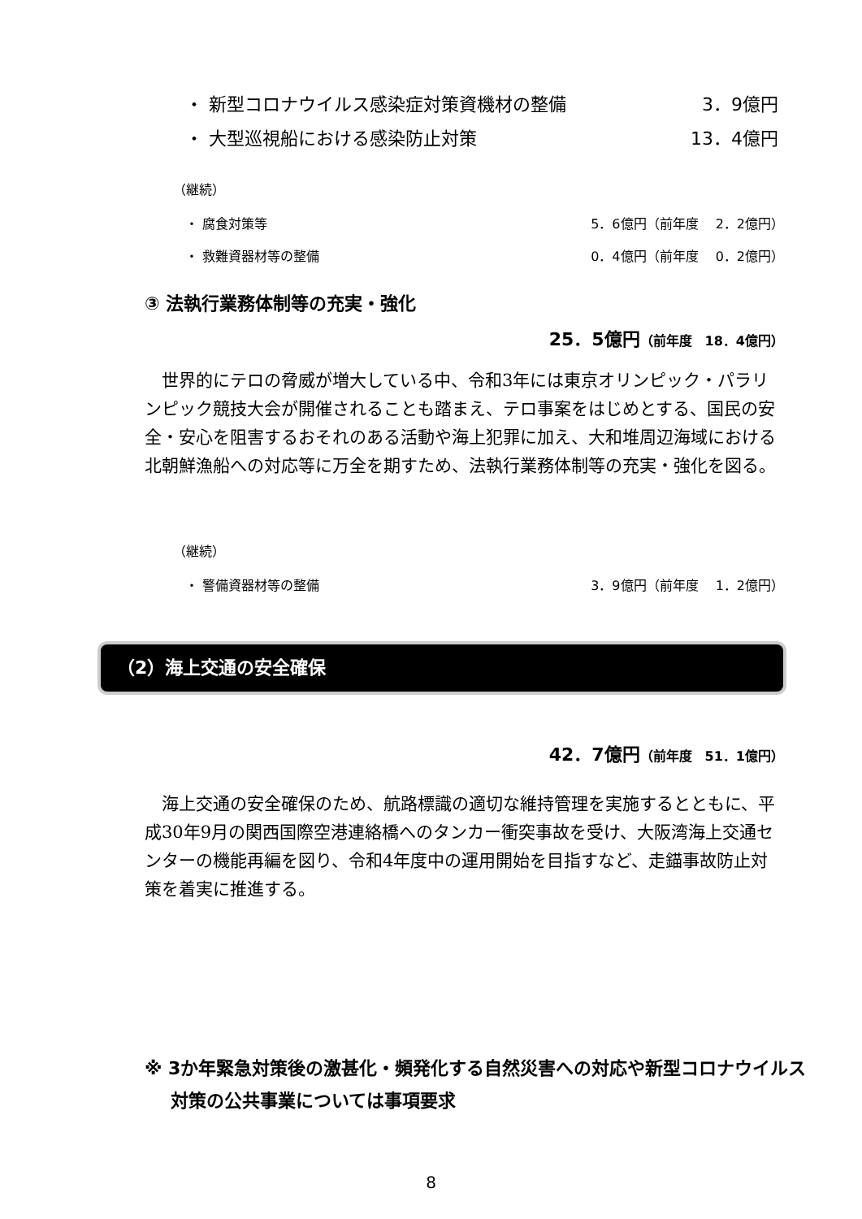・ 新型コロナウイルス感染症対策資機材の整備 3．9億円
・ 大型巡視船における感染防止対策 13．4億円
（継続）
・ 腐食対策等 5．6億円（前年度　 2．2億円）
・ 救難資器材等の整備 0．4億円（前年度　 0．2億円）
③ 法執行業務体制等の充実・強化
25．5億円（前年度　18．4億円）
世界的にテロの脅威が増大している中、令和3年には東京オリンピック・パラリンピック競技大会が開催されることも踏まえ、テロ事案をはじめとする、国民の安全・安心を阻害するおそれのある活動や海上犯罪に加え、大和堆周辺海域における北朝鮮漁船への対応等に万全を期すため、法執行業務体制等の充実・強化を図る。
（継続）
・ 警備資器材等の整備 3．9億円（前年度　 1．2億円）
（2）海上交通の安全確保
42．7億円（前年度　51．1億円）
海上交通の安全確保のため、航路標識の適切な維持管理を実施するとともに、平成30年9月の関西国際空港連絡橋へのタンカー衝突事故を受け、大阪湾海上交通センターの機能再編を図り、令和4年度中の運用開始を目指すなど、走錨事故防止対策を着実に推進する。
※ 3か年緊急対策後の激甚化・頻発化する自然災害への対応や新型コロナウイルス対策の公共事業については事項要求
8